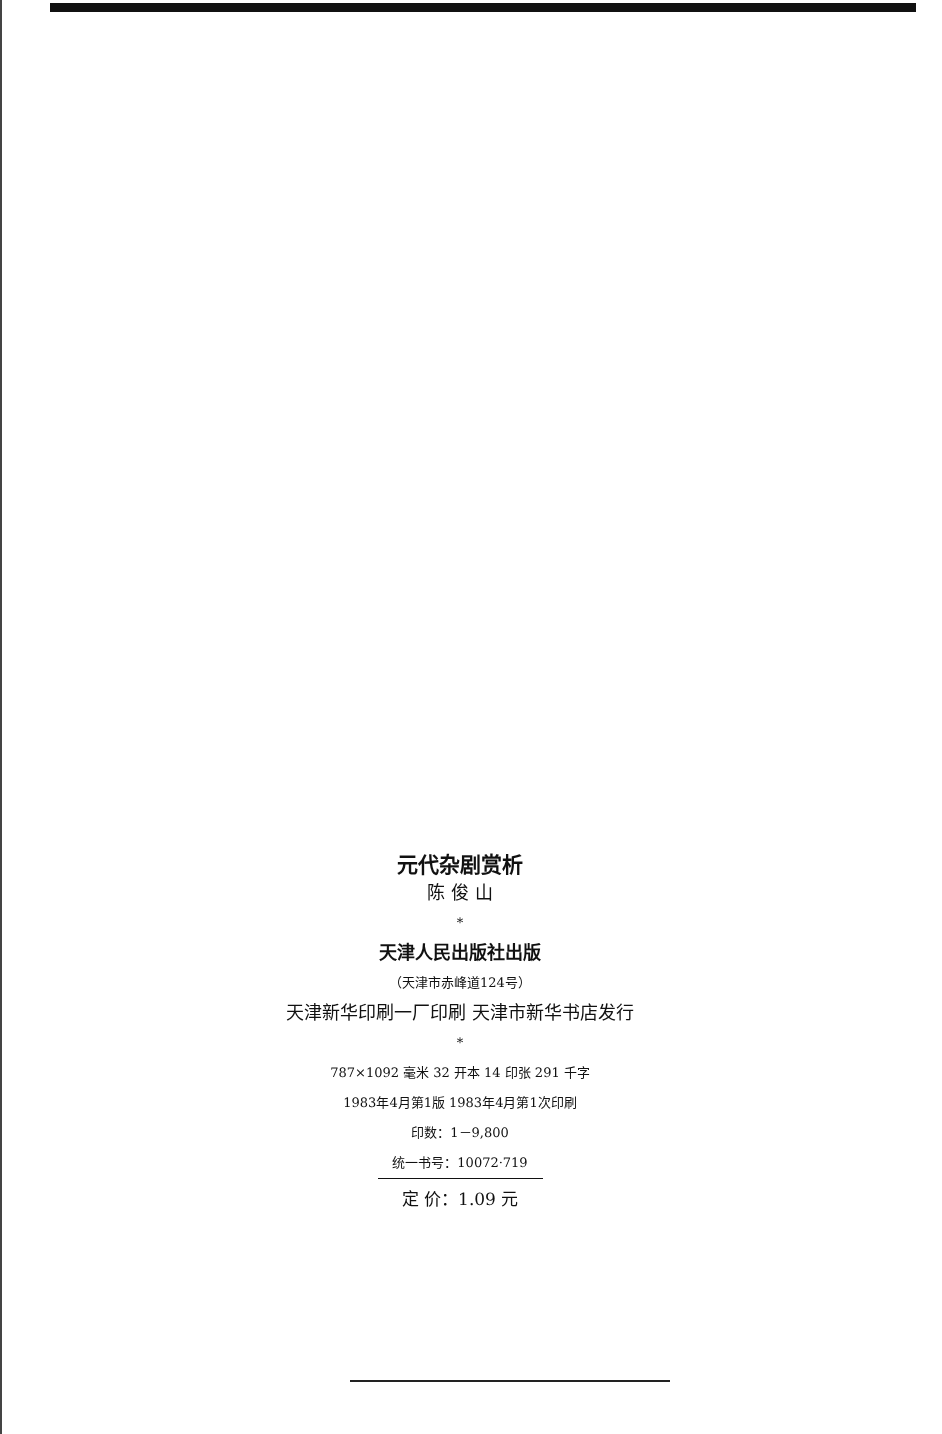元代杂剧赏析
陈 俊 山
*
天津人民出版社出版
（天津市赤峰道124号）
天津新华印刷一厂印刷 天津市新华书店发行
*
787×1092 毫米 32 开本 14 印张 291 千字
1983年4月第1版 1983年4月第1次印刷
印数：1－9,800
统一书号：10072·719
定 价：1.09 元